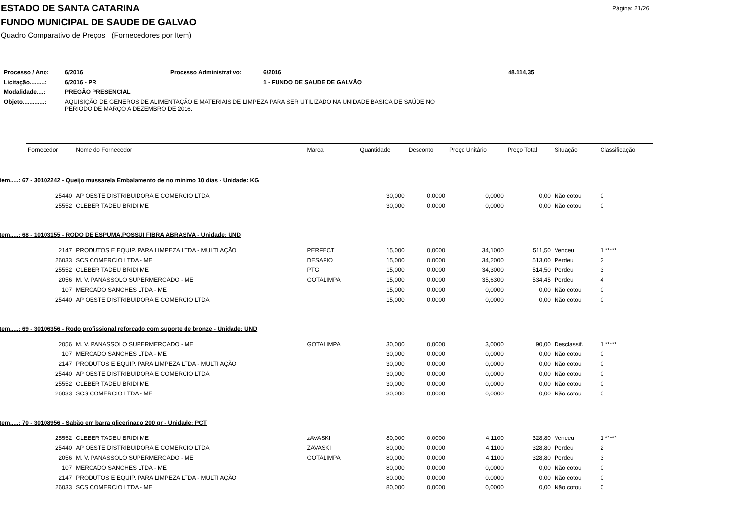Página: 21/26
ESTADO DE SANTA CATARINA
FUNDO MUNICIPAL DE SAUDE DE GALVAO
Quadro Comparativo de Preços (Fornecedores por Item)
| Processo / Ano: | 6/2016 | Processo Administrativo: | 6/2016 | 48.114,35 |
| Licitação.........: | 6/2016 - PR | | 1 - FUNDO DE SAUDE DE GALVÃO | |
| Modalidade....: | PREGÃO PRESENCIAL | | | |
| Objeto.............: | AQUISIÇÃO DE GENEROS DE ALIMENTAÇÃO E MATERIAIS DE LIMPEZA PARA SER UTILIZADO NA UNIDADE BASICA DE SAÚDE NO PERIODO DE MARÇO A DEZEMBRO DE 2016. | | | |
| Fornecedor | Nome do Fornecedor | Marca | Quantidade | Desconto | Preço Unitário | Preço Total | Situação | Classificação |
| --- | --- | --- | --- | --- | --- | --- | --- | --- |
| Item.....: 67 - 30102242 - Queijo mussarela Embalamento de no minimo 10 dias - Unidade: KG | | | | | | | | |
| 25440 | AP OESTE DISTRIBUIDORA E COMERCIO LTDA | | 30,000 | 0,0000 | 0,0000 | 0,00 | Não cotou | 0 |
| 25552 | CLEBER TADEU BRIDI ME | | 30,000 | 0,0000 | 0,0000 | 0,00 | Não cotou | 0 |
| Item.....: 68 - 10103155 - RODO DE ESPUMA.POSSUI FIBRA ABRASIVA - Unidade: UND | | | | | | | | |
| 2147 | PRODUTOS E EQUIP. PARA LIMPEZA LTDA - MULTI AÇÃO | PERFECT | 15,000 | 0,0000 | 34,1000 | 511,50 | Venceu | 1 ***** |
| 26033 | SCS COMERCIO LTDA - ME | DESAFIO | 15,000 | 0,0000 | 34,2000 | 513,00 | Perdeu | 2 |
| 25552 | CLEBER TADEU BRIDI ME | PTG | 15,000 | 0,0000 | 34,3000 | 514,50 | Perdeu | 3 |
| 2056 | M. V. PANASSOLO SUPERMERCADO - ME | GOTALIMPA | 15,000 | 0,0000 | 35,6300 | 534,45 | Perdeu | 4 |
| 107 | MERCADO SANCHES LTDA - ME | | 15,000 | 0,0000 | 0,0000 | 0,00 | Não cotou | 0 |
| 25440 | AP OESTE DISTRIBUIDORA E COMERCIO LTDA | | 15,000 | 0,0000 | 0,0000 | 0,00 | Não cotou | 0 |
| Item.....: 69 - 30106356 - Rodo profissional reforçado com suporte de bronze - Unidade: UND | | | | | | | | |
| 2056 | M. V. PANASSOLO SUPERMERCADO - ME | GOTALIMPA | 30,000 | 0,0000 | 3,0000 | 90,00 | Desclassif. | 1 ***** |
| 107 | MERCADO SANCHES LTDA - ME | | 30,000 | 0,0000 | 0,0000 | 0,00 | Não cotou | 0 |
| 2147 | PRODUTOS E EQUIP. PARA LIMPEZA LTDA - MULTI AÇÃO | | 30,000 | 0,0000 | 0,0000 | 0,00 | Não cotou | 0 |
| 25440 | AP OESTE DISTRIBUIDORA E COMERCIO LTDA | | 30,000 | 0,0000 | 0,0000 | 0,00 | Não cotou | 0 |
| 25552 | CLEBER TADEU BRIDI ME | | 30,000 | 0,0000 | 0,0000 | 0,00 | Não cotou | 0 |
| 26033 | SCS COMERCIO LTDA - ME | | 30,000 | 0,0000 | 0,0000 | 0,00 | Não cotou | 0 |
| Item.....: 70 - 30108956 - Sabão em barra glicerinado 200 gr - Unidade: PCT | | | | | | | | |
| 25552 | CLEBER TADEU BRIDI ME | zAVASKI | 80,000 | 0,0000 | 4,1100 | 328,80 | Venceu | 1 ***** |
| 25440 | AP OESTE DISTRIBUIDORA E COMERCIO LTDA | ZAVASKI | 80,000 | 0,0000 | 4,1100 | 328,80 | Perdeu | 2 |
| 2056 | M. V. PANASSOLO SUPERMERCADO - ME | GOTALIMPA | 80,000 | 0,0000 | 4,1100 | 328,80 | Perdeu | 3 |
| 107 | MERCADO SANCHES LTDA - ME | | 80,000 | 0,0000 | 0,0000 | 0,00 | Não cotou | 0 |
| 2147 | PRODUTOS E EQUIP. PARA LIMPEZA LTDA - MULTI AÇÃO | | 80,000 | 0,0000 | 0,0000 | 0,00 | Não cotou | 0 |
| 26033 | SCS COMERCIO LTDA - ME | | 80,000 | 0,0000 | 0,0000 | 0,00 | Não cotou | 0 |